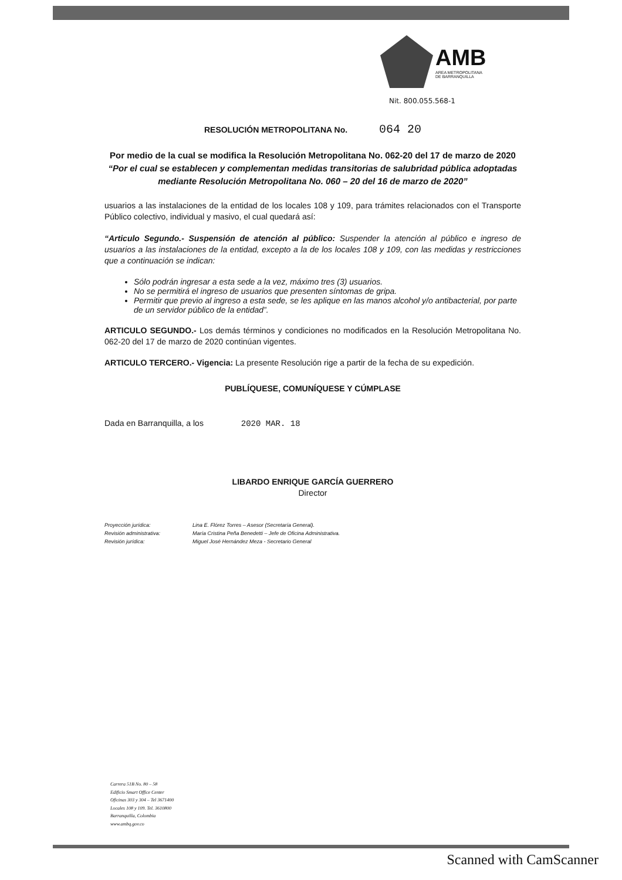AMB
AREA METROPOLITANA
DE BARRANQUILLA
Nit. 800.055.568-1
RESOLUCIÓN METROPOLITANA No. 064 20
Por medio de la cual se modifica la Resolución Metropolitana No. 062-20 del 17 de marzo de 2020 “Por el cual se establecen y complementan medidas transitorias de salubridad pública adoptadas mediante Resolución Metropolitana No. 060 – 20 del 16 de marzo de 2020”
usuarios a las instalaciones de la entidad de los locales 108 y 109, para trámites relacionados con el Transporte Público colectivo, individual y masivo, el cual quedará así:
“Articulo Segundo.- Suspensión de atención al público: Suspender la atención al público e ingreso de usuarios a las instalaciones de la entidad, excepto a la de los locales 108 y 109, con las medidas y restricciones que a continuación se indican:
Sólo podrán ingresar a esta sede a la vez, máximo tres (3) usuarios.
No se permitirá el ingreso de usuarios que presenten síntomas de gripa.
Permitir que previo al ingreso a esta sede, se les aplique en las manos alcohol y/o antibacterial, por parte de un servidor público de la entidad”.
ARTICULO SEGUNDO.- Los demás términos y condiciones no modificados en la Resolución Metropolitana No. 062-20 del 17 de marzo de 2020 continúan vigentes.
ARTICULO TERCERO.- Vigencia: La presente Resolución rige a partir de la fecha de su expedición.
PUBLÍQUESE, COMUNÍQUESE Y CÚMPLASE
Dada en Barranquilla, a los 2020 MAR. 18
LIBARDO ENRIQUE GARCÍA GUERRERO
Director
Proyección jurídica: Lina E. Flórez Torres – Asesor (Secretaría General).
Revisión administrativa: María Cristina Peña Benedetti – Jefe de Oficina Administrativa.
Revisión jurídica: Miguel José Hernández Meza - Secretario General
Carrera 51B No. 80 – 58
Edificio Smart Office Center
Oficinas 303 y 304 – Tel 3671400
Locales 108 y 109. Tel. 3610800
Barranquilla, Colombia
www.ambq.gov.co
Scanned with CamScanner